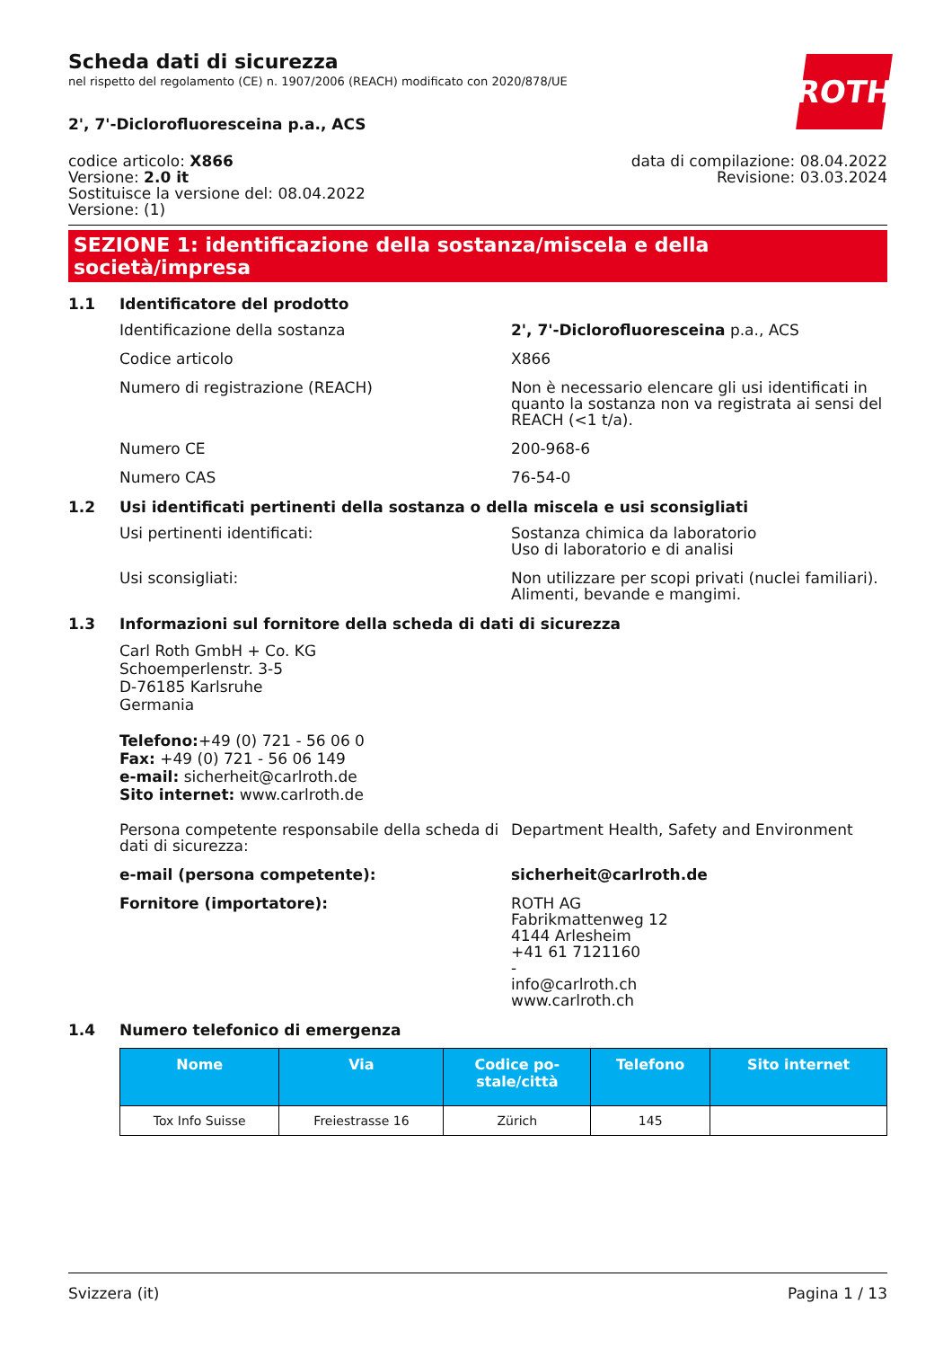ROTH
Scheda dati di sicurezza
nel rispetto del regolamento (CE) n. 1907/2006 (REACH) modificato con 2020/878/UE
2', 7'-Diclorofluoresceina p.a., ACS
codice articolo: X866
Versione: 2.0 it
Sostituisce la versione del: 08.04.2022
Versione: (1)
data di compilazione: 08.04.2022
Revisione: 03.03.2024
SEZIONE 1: identificazione della sostanza/miscela e della società/impresa
1.1 Identificatore del prodotto
Identificazione della sostanza 2', 7'-Diclorofluoresceina p.a., ACS
Codice articolo X866
Numero di registrazione (REACH) Non è necessario elencare gli usi identificati in quanto la sostanza non va registrata ai sensi del REACH (<1 t/a).
Numero CE 200-968-6
Numero CAS 76-54-0
1.2 Usi identificati pertinenti della sostanza o della miscela e usi sconsigliati
Usi pertinenti identificati: Sostanza chimica da laboratorio
Uso di laboratorio e di analisi
Usi sconsigliati: Non utilizzare per scopi privati (nuclei familiari).
Alimenti, bevande e mangimi.
1.3 Informazioni sul fornitore della scheda di dati di sicurezza
Carl Roth GmbH + Co. KG
Schoemperlenstr. 3-5
D-76185 Karlsruhe
Germania
Telefono:+49 (0) 721 - 56 06 0
Fax: +49 (0) 721 - 56 06 149
e-mail: sicherheit@carlroth.de
Sito internet: www.carlroth.de
Persona competente responsabile della scheda di dati di sicurezza:
Department Health, Safety and Environment
e-mail (persona competente): sicherheit@carlroth.de
Fornitore (importatore): ROTH AG
Fabrikmattenweg 12
4144 Arlesheim
+41 61 7121160
-
info@carlroth.ch
www.carlroth.ch
1.4 Numero telefonico di emergenza
| Nome | Via | Codice po- stale/città | Telefono | Sito internet |
| --- | --- | --- | --- | --- |
| Tox Info Suisse | Freiestrasse 16 | Zürich | 145 | |
Svizzera (it) Pagina 1 / 13